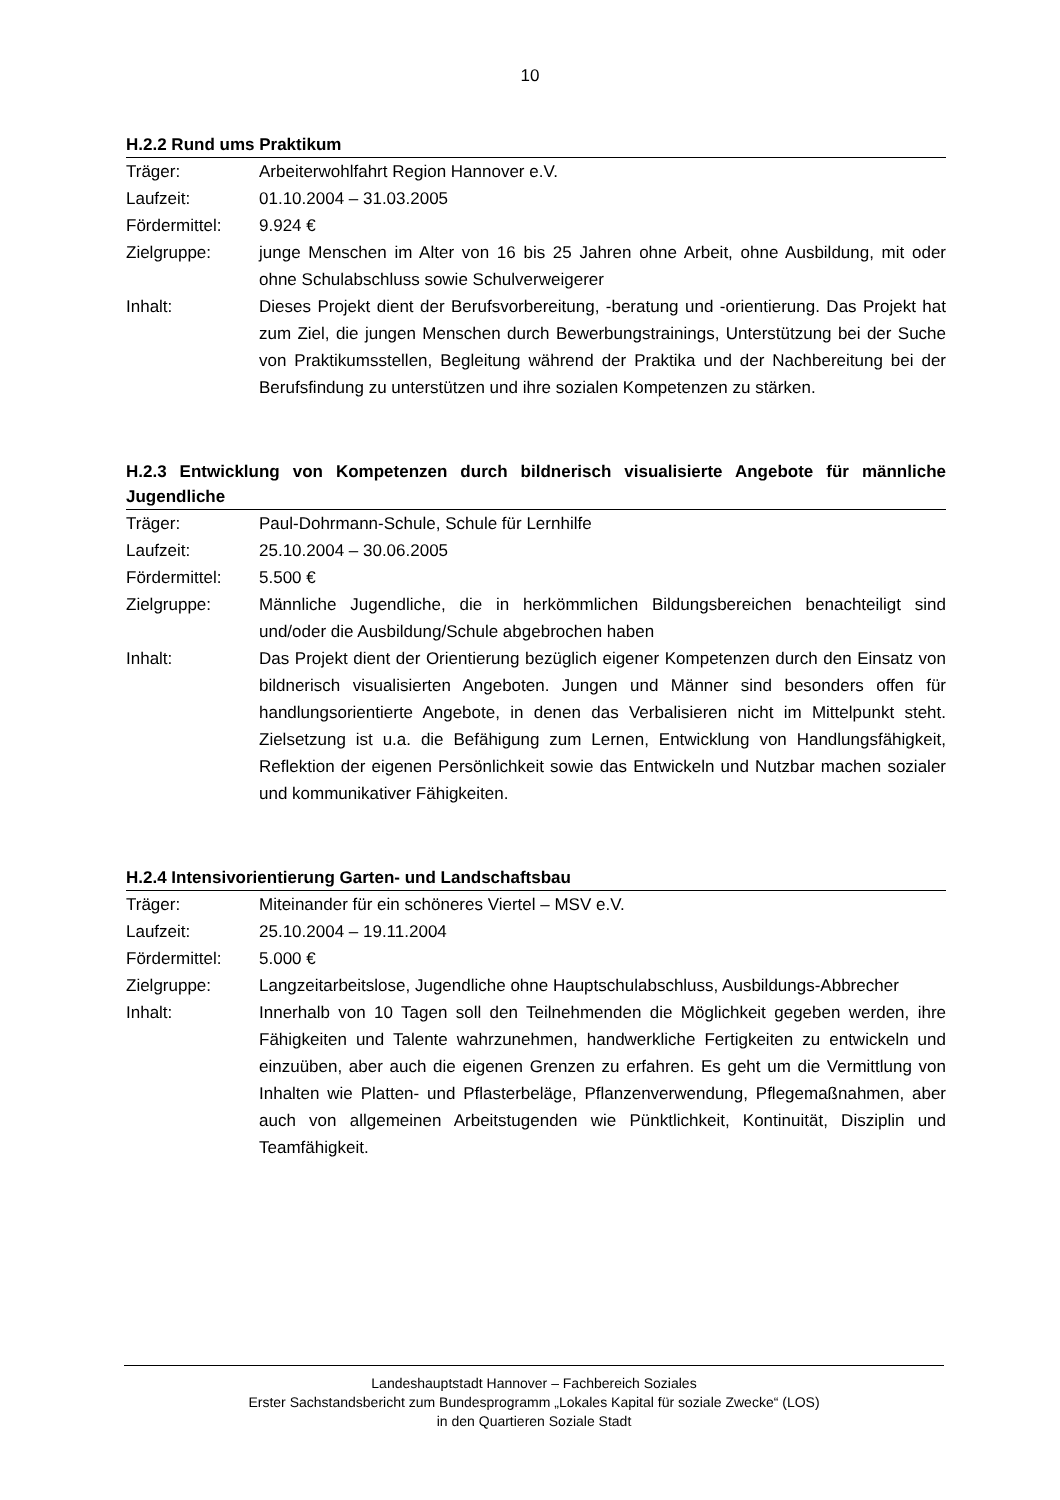10
H.2.2 Rund ums Praktikum
Träger: Arbeiterwohlfahrt Region Hannover e.V.
Laufzeit: 01.10.2004 – 31.03.2005
Fördermittel: 9.924 €
Zielgruppe: junge Menschen im Alter von 16 bis 25 Jahren ohne Arbeit, ohne Ausbildung, mit oder ohne Schulabschluss sowie Schulverweigerer
Inhalt: Dieses Projekt dient der Berufsvorbereitung, -beratung und -orientierung. Das Projekt hat zum Ziel, die jungen Menschen durch Bewerbungstrainings, Unterstützung bei der Suche von Praktikumsstellen, Begleitung während der Praktika und der Nachbereitung bei der Berufsfindung zu unterstützen und ihre sozialen Kompetenzen zu stärken.
H.2.3 Entwicklung von Kompetenzen durch bildnerisch visualisierte Angebote für männliche Jugendliche
Träger: Paul-Dohrmann-Schule, Schule für Lernhilfe
Laufzeit: 25.10.2004 – 30.06.2005
Fördermittel: 5.500 €
Zielgruppe: Männliche Jugendliche, die in herkömmlichen Bildungsbereichen benachteiligt sind und/oder die Ausbildung/Schule abgebrochen haben
Inhalt: Das Projekt dient der Orientierung bezüglich eigener Kompetenzen durch den Einsatz von bildnerisch visualisierten Angeboten. Jungen und Männer sind besonders offen für handlungsorientierte Angebote, in denen das Verbalisieren nicht im Mittelpunkt steht. Zielsetzung ist u.a. die Befähigung zum Lernen, Entwicklung von Handlungsfähigkeit, Reflektion der eigenen Persönlichkeit sowie das Entwickeln und Nutzbar machen sozialer und kommunikativer Fähigkeiten.
H.2.4 Intensivorientierung Garten- und Landschaftsbau
Träger: Miteinander für ein schöneres Viertel – MSV e.V.
Laufzeit: 25.10.2004 – 19.11.2004
Fördermittel: 5.000 €
Zielgruppe: Langzeitarbeitslose, Jugendliche ohne Hauptschulabschluss, Ausbildungs-Abbrecher
Inhalt: Innerhalb von 10 Tagen soll den Teilnehmenden die Möglichkeit gegeben werden, ihre Fähigkeiten und Talente wahrzunehmen, handwerkliche Fertigkeiten zu entwickeln und einzuüben, aber auch die eigenen Grenzen zu erfahren. Es geht um die Vermittlung von Inhalten wie Platten- und Pflasterbeläge, Pflanzenverwendung, Pflegemaßnahmen, aber auch von allgemeinen Arbeitstugenden wie Pünktlichkeit, Kontinuität, Disziplin und Teamfähigkeit.
Landeshauptstadt Hannover – Fachbereich Soziales
Erster Sachstandsbericht zum Bundesprogramm „Lokales Kapital für soziale Zwecke“ (LOS)
in den Quartieren Soziale Stadt